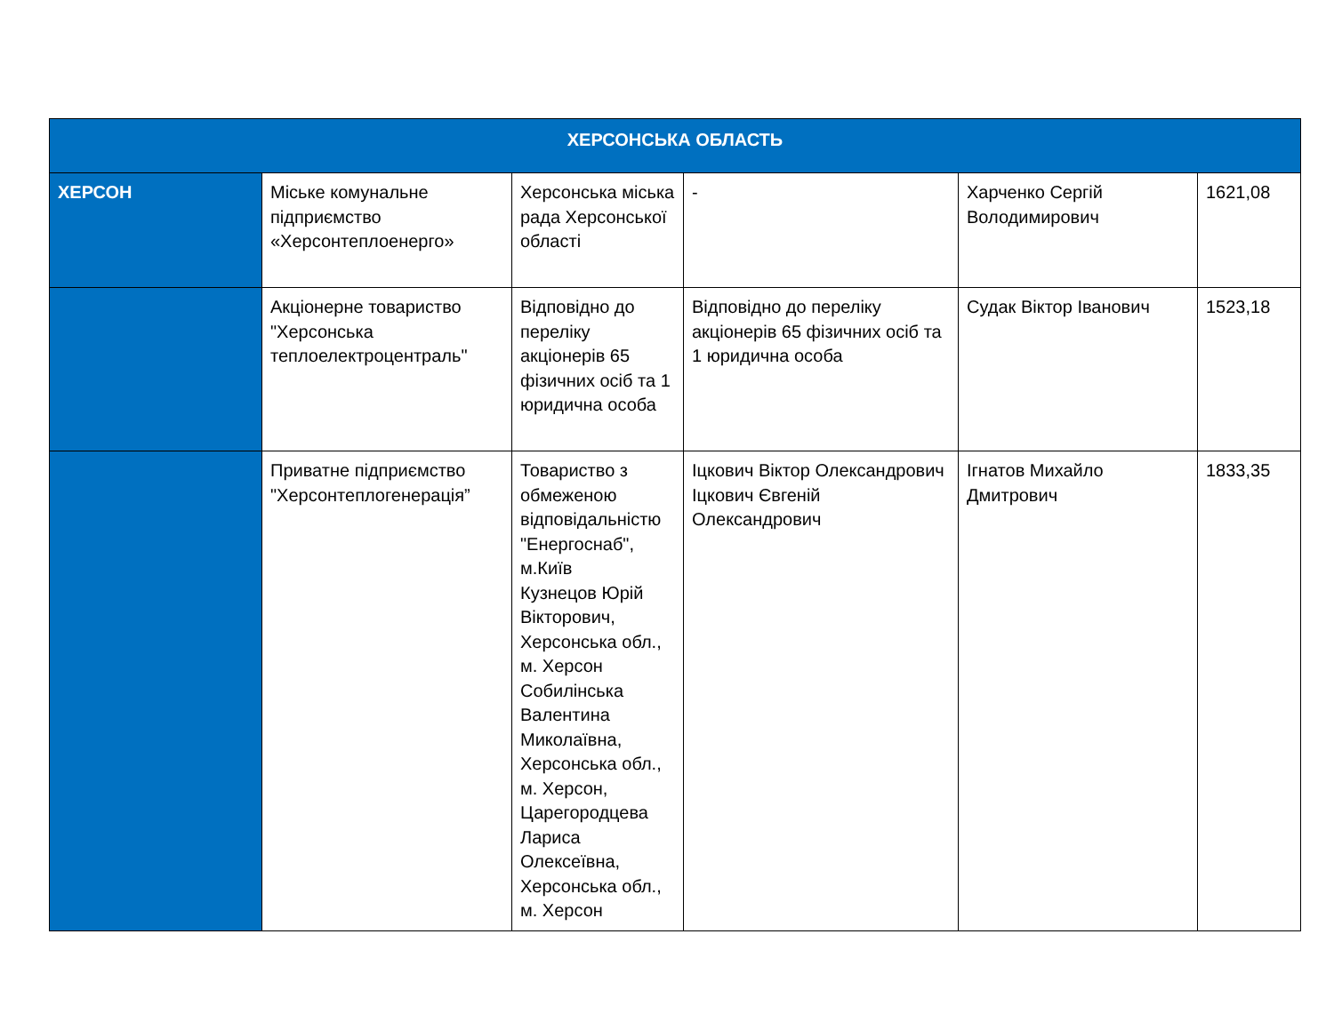| ХЕРСОНСЬКА ОБЛАСТЬ | | | | | |
| --- | --- | --- | --- | --- | --- |
| ХЕРСОН | Міське комунальне підприємство «Херсонтеплоенерго» | Херсонська міська рада Херсонської області | - | Харченко Сергій Володимирович | 1621,08 |
| | Акціонерне товариство "Херсонська теплоелектроцентраль" | Відповідно до переліку акціонерів 65 фізичних осіб та 1 юридична особа | Відповідно до переліку акціонерів 65 фізичних осіб та 1 юридична особа | Судак Віктор Іванович | 1523,18 |
| | Приватне підприємство "Херсонтеплогенерація” | Товариство з обмеженою відповідальністю "Енергоснаб", м.Київ Кузнецов Юрій Вікторович, Херсонська обл., м. Херсон Собилінська Валентина Миколаївна, Херсонська обл., м. Херсон, Царегородцева Лариса Олексеївна, Херсонська обл., м. Херсон | Іцкович Віктор Олександрович Іцкович Євгеній Олександрович | Ігнатов Михайло Дмитрович | 1833,35 |